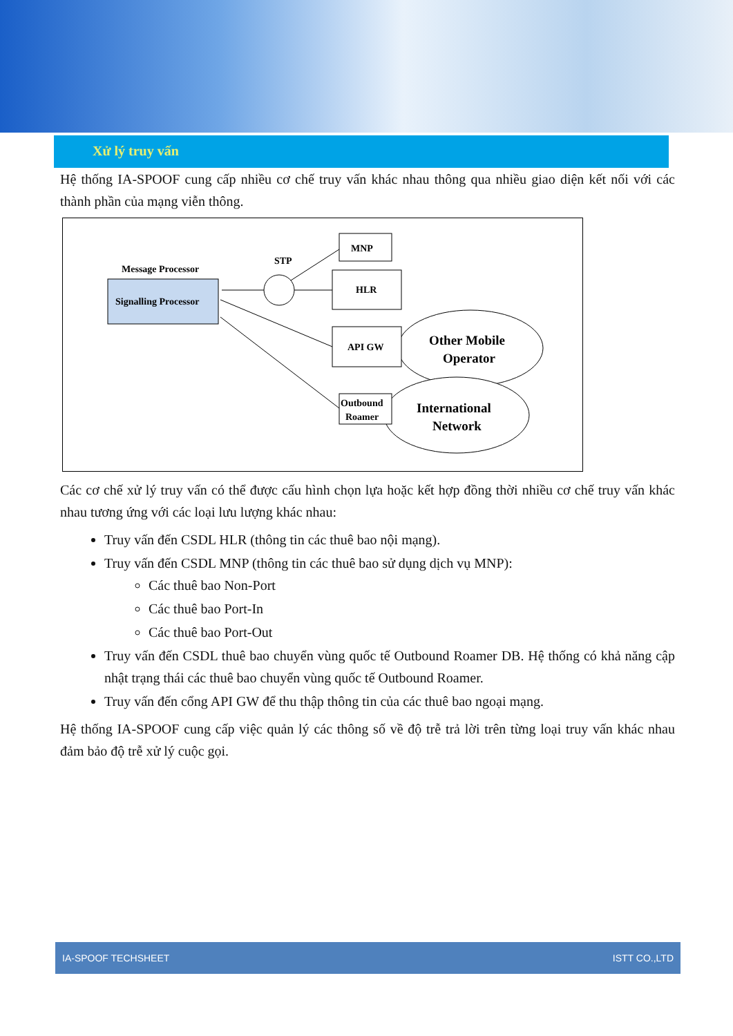Xử lý truy vấn
Hệ thống IA-SPOOF cung cấp nhiều cơ chế truy vấn khác nhau thông qua nhiều giao diện kết nối với các thành phần của mạng viễn thông.
Message Processor
Signalling Processor
STP
MNP
HLR
API GW
Other Mobile
Operator
Outbound
Roamer
International
Network
Các cơ chế xử lý truy vấn có thể được cấu hình chọn lựa hoặc kết hợp đồng thời nhiều cơ chế truy vấn khác nhau tương ứng với các loại lưu lượng khác nhau:
Truy vấn đến CSDL HLR (thông tin các thuê bao nội mạng).
Truy vấn đến CSDL MNP (thông tin các thuê bao sử dụng dịch vụ MNP):
Các thuê bao Non-Port
Các thuê bao Port-In
Các thuê bao Port-Out
Truy vấn đến CSDL thuê bao chuyển vùng quốc tế Outbound Roamer DB. Hệ thống có khả năng cập nhật trạng thái các thuê bao chuyển vùng quốc tế Outbound Roamer.
Truy vấn đến cổng API GW để thu thập thông tin của các thuê bao ngoại mạng.
Hệ thống IA-SPOOF cung cấp việc quản lý các thông số về độ trễ trả lời trên từng loại truy vấn khác nhau đảm bảo độ trễ xử lý cuộc gọi.
IA-SPOOF TECHSHEET ISTT CO.,LTD